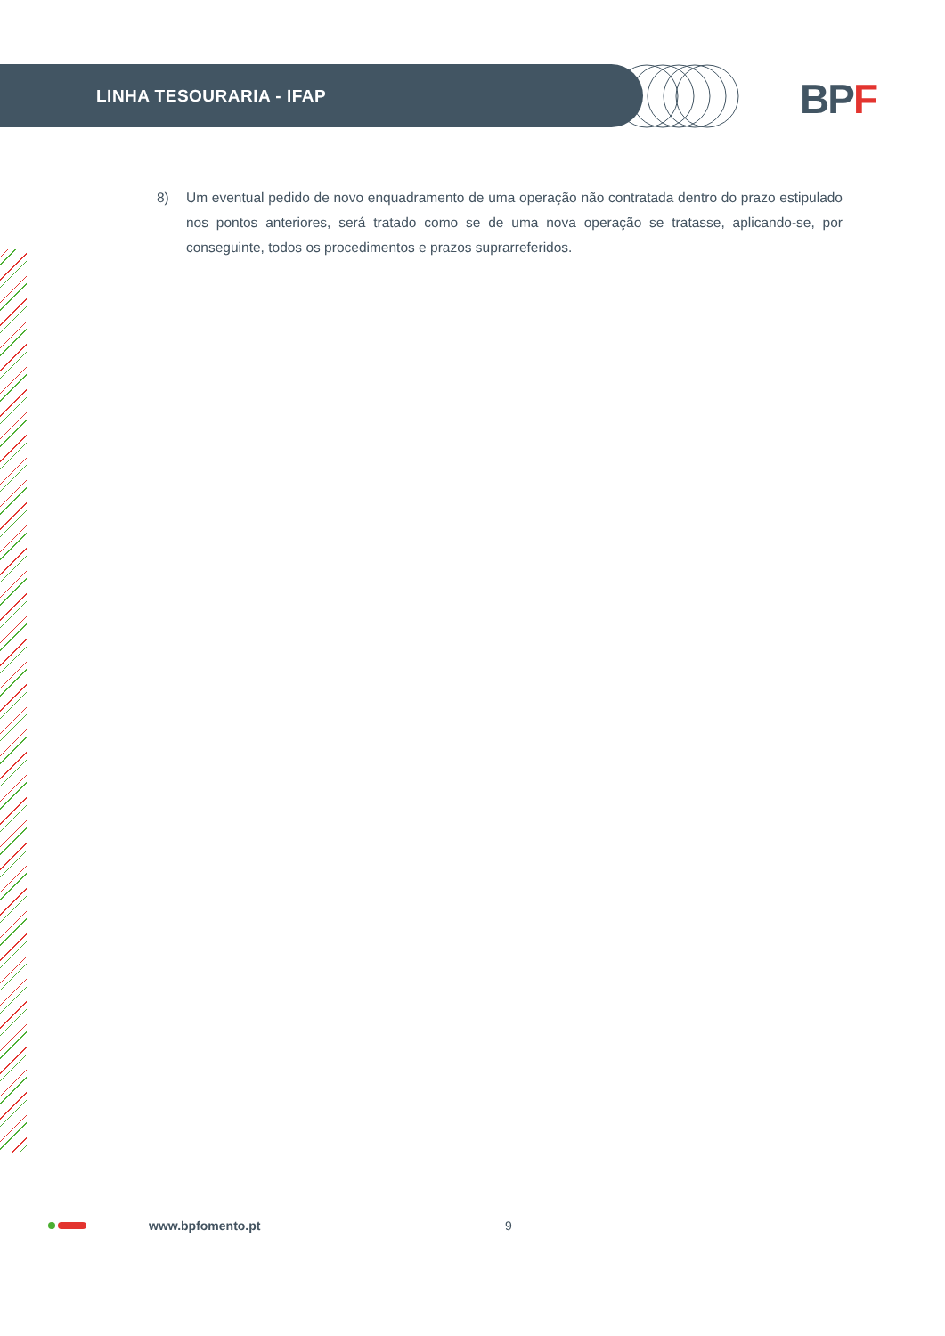LINHA TESOURARIA - IFAP BPF
8) Um eventual pedido de novo enquadramento de uma operação não contratada dentro do prazo estipulado nos pontos anteriores, será tratado como se de uma nova operação se tratasse, aplicando-se, por conseguinte, todos os procedimentos e prazos suprarreferidos.
www.bpfomento.pt 9